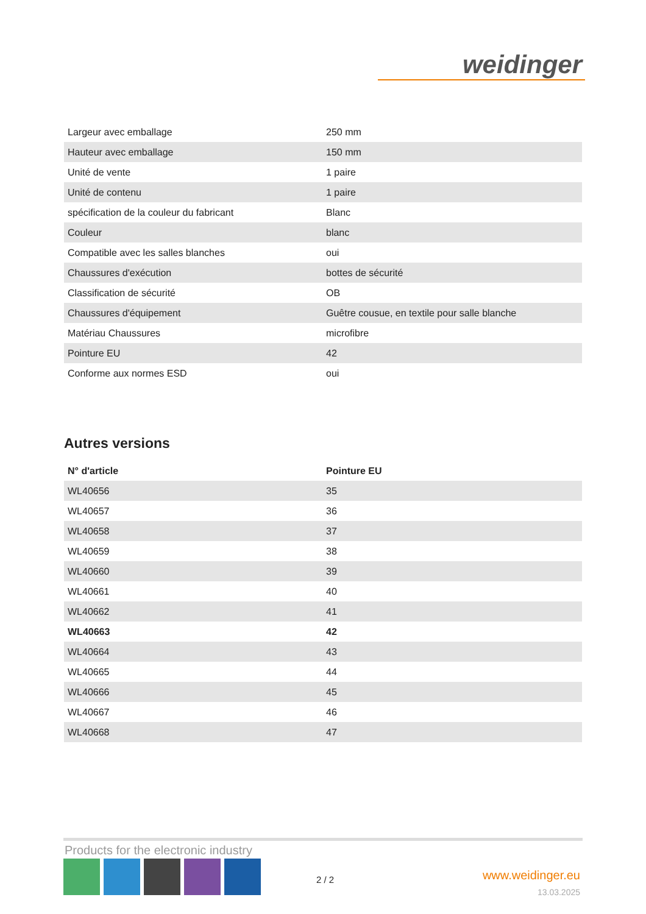weidinger
| Largeur avec emballage | 250 mm |
| Hauteur avec emballage | 150 mm |
| Unité de vente | 1 paire |
| Unité de contenu | 1 paire |
| spécification de la couleur du fabricant | Blanc |
| Couleur | blanc |
| Compatible avec les salles blanches | oui |
| Chaussures d'exécution | bottes de sécurité |
| Classification de sécurité | OB |
| Chaussures d'équipement | Guêtre cousue, en textile pour salle blanche |
| Matériau Chaussures | microfibre |
| Pointure EU | 42 |
| Conforme aux normes ESD | oui |
Autres versions
| N° d'article | Pointure EU |
| --- | --- |
| WL40656 | 35 |
| WL40657 | 36 |
| WL40658 | 37 |
| WL40659 | 38 |
| WL40660 | 39 |
| WL40661 | 40 |
| WL40662 | 41 |
| WL40663 | 42 |
| WL40664 | 43 |
| WL40665 | 44 |
| WL40666 | 45 |
| WL40667 | 46 |
| WL40668 | 47 |
Products for the electronic industry
2 / 2
www.weidinger.eu
13.03.2025